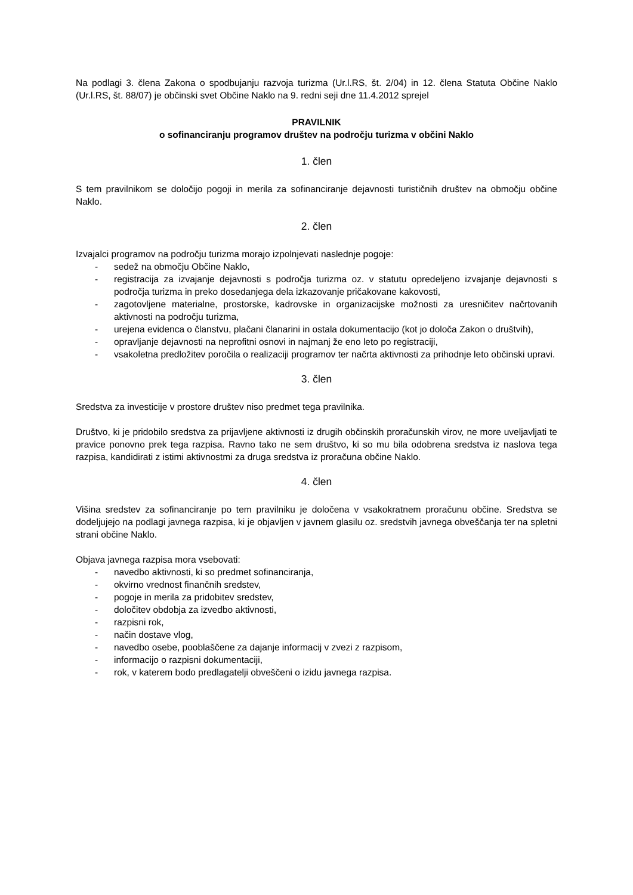Na podlagi 3. člena Zakona o spodbujanju razvoja turizma (Ur.l.RS, št. 2/04) in 12. člena Statuta Občine Naklo (Ur.l.RS, št. 88/07) je občinski svet Občine Naklo na 9. redni seji dne 11.4.2012 sprejel
PRAVILNIK
o sofinanciranju programov društev na področju turizma v občini Naklo
1. člen
S tem pravilnikom se določijo pogoji in merila za sofinanciranje dejavnosti turističnih društev na območju občine Naklo.
2. člen
Izvajalci programov na področju turizma morajo izpolnjevati naslednje pogoje:
- sedež na območju Občine Naklo,
- registracija za izvajanje dejavnosti s področja turizma oz. v statutu opredeljeno izvajanje dejavnosti s področja turizma in preko dosedanjega dela izkazovanje pričakovane kakovosti,
- zagotovljene materialne, prostorske, kadrovske in organizacijske možnosti za uresničitev načrtovanih aktivnosti na področju turizma,
- urejena evidenca o članstvu, plačani članarini in ostala dokumentacijo (kot jo določa Zakon o društvih),
- opravljanje dejavnosti na neprofitni osnovi in najmanj že eno leto po registraciji,
- vsakoletna predložitev poročila o realizaciji programov ter načrta aktivnosti za prihodnje leto občinski upravi.
3. člen
Sredstva za investicije v prostore društev niso predmet tega pravilnika.
Društvo, ki je pridobilo sredstva za prijavljene aktivnosti iz drugih občinskih proračunskih virov, ne more uveljavljati te pravice ponovno prek tega razpisa. Ravno tako ne sem društvo, ki so mu bila odobrena sredstva iz naslova tega razpisa, kandidirati z istimi aktivnostmi za druga sredstva iz proračuna občine Naklo.
4. člen
Višina sredstev za sofinanciranje po tem pravilniku je določena v vsakokratnem proračunu občine. Sredstva se dodeljujejo na podlagi javnega razpisa, ki je objavljen v javnem glasilu oz. sredstvih javnega obveščanja ter na spletni strani občine Naklo.
Objava javnega razpisa mora vsebovati:
- navedbo aktivnosti, ki so predmet sofinanciranja,
- okvirno vrednost finančnih sredstev,
- pogoje in merila za pridobitev sredstev,
- določitev obdobja za izvedbo aktivnosti,
- razpisni rok,
- način dostave vlog,
- navedbo osebe, pooblaščene za dajanje informacij v zvezi z razpisom,
- informacijo o razpisni dokumentaciji,
- rok, v katerem bodo predlagatelji obveščeni o izidu javnega razpisa.